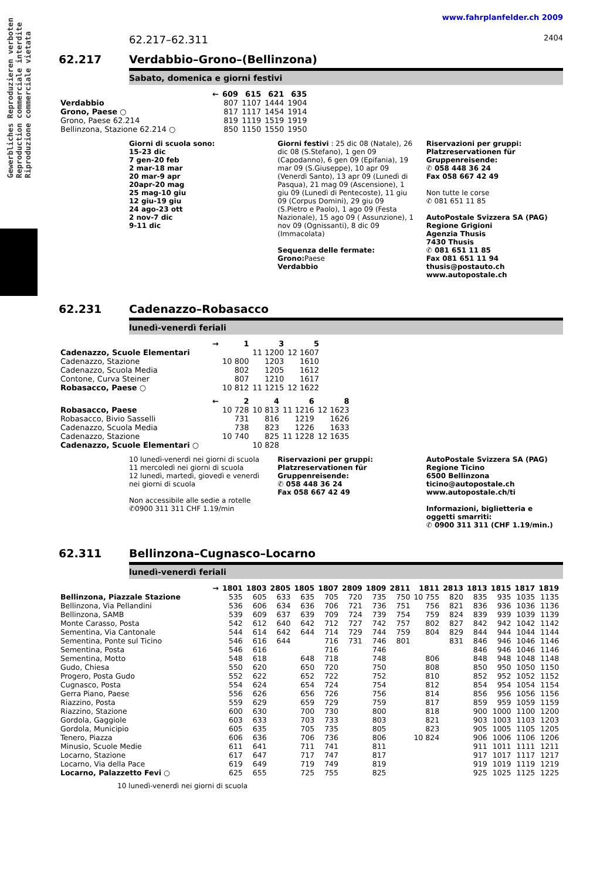Gewerbliches Reproduzieren verboten
Reproduction commerciale interdite
Riproduzione commerciale vietata
www.fahrplanfelder.ch 2009
62.217–62.311 2404
62.217 Verdabbio–Grono–(Bellinzona)
Sabato, domenica e giorni festivi
| ← | 609 | 615 | 621 | 635 |
| --- | --- | --- | --- | --- |
| Verdabbio | 807 | 1107 | 1444 | 1904 |
| Grono, Paese ○ | 817 | 1117 | 1454 | 1914 |
| Grono, Paese 62.214 | 819 | 1119 | 1519 | 1919 |
| Bellinzona, Stazione 62.214 ○ | 850 | 1150 | 1550 | 1950 |
Giorni di scuola sono:
15-23 dic
7 gen-20 feb
2 mar-18 mar
20 mar-9 apr
20apr-20 mag
25 mag-10 giu
12 giu-19 giu
24 ago-23 ott
2 nov-7 dic
9-11 dic
Giorni festivi : 25 dic 08 (Natale), 26 dic 08 (S.Stefano), 1 gen 09 (Capodanno), 6 gen 09 (Epifania), 19 mar 09 (S.Giuseppe), 10 apr 09 (Venerdì Santo), 13 apr 09 (Lunedì di Pasqua), 21 mag 09 (Ascensione), 1 giu 09 (Lunedì di Pentecoste), 11 giu 09 (Corpus Domini), 29 giu 09 (S.Pietro e Paolo), 1 ago 09 (Festa Nazionale), 15 ago 09 ( Assunzione), 1 nov 09 (Ognissanti), 8 dic 09 (Immacolata)
Sequenza delle fermate:
Grono: Paese
Verdabbio
Riservazioni per gruppi: Platzreservationen für Gruppenreisende:
✆ 058 448 36 24
Fax 058 667 42 49
Non tutte le corse
✆ 081 651 11 85
AutoPostale Svizzera SA (PAG)
Regione Grigioni
Agenzia Thusis
7430 Thusis
✆ 081 651 11 85
Fax 081 651 11 94
thusis@postauto.ch
www.autopostale.ch
62.231 Cadenazzo–Robasacco
lunedì-venerdì feriali
| → | 1 | 3 | 5 |
| --- | --- | --- | --- |
| Cadenazzo, Scuole Elementari | | 11 1200 | 12 1607 |
| Cadenazzo, Stazione | 10 800 | 1203 | 1610 |
| Cadenazzo, Scuola Media | 802 | 1205 | 1612 |
| Contone, Curva Steiner | 807 | 1210 | 1617 |
| Robasacco, Paese ○ | 10 812 | 11 1215 | 12 1622 |
| ← | 2 | 4 | 6 | 8 |
| --- | --- | --- | --- | --- |
| Robasacco, Paese | 10 728 | 10 813 | 11 1216 | 12 1623 |
| Robasacco, Bivio Sasselli | 731 | 816 | 1219 | 1626 |
| Cadenazzo, Scuola Media | 738 | 823 | 1226 | 1633 |
| Cadenazzo, Stazione | 10 740 | 825 | 11 1228 | 12 1635 |
| Cadenazzo, Scuole Elementari ○ | | 10 828 | | |
10 lunedì-venerdì nei giorni di scuola
11 mercoledì nei giorni di scuola
12 lunedì, martedì, giovedì e venerdì nei giorni di scuola
Non accessibile alle sedie a rotelle
✆0900 311 311 CHF 1.19/min
Riservazioni per gruppi: Platzreservationen für Gruppenreisende:
✆ 058 448 36 24
Fax 058 667 42 49
AutoPostale Svizzera SA (PAG)
Regione Ticino
6500 Bellinzona
ticino@autopostale.ch
www.autopostale.ch/ti
Informazioni, biglietteria e oggetti smarriti:
✆ 0900 311 311 (CHF 1.19/min.)
62.311 Bellinzona–Cugnasco–Locarno
lunedì-venerdì feriali
| → | 1801 | 1803 | 2805 | 1805 | 1807 | 2809 | 1809 | 2811 | 1811 | 2813 | 1813 | 1815 | 1817 | 1819 |
| --- | --- | --- | --- | --- | --- | --- | --- | --- | --- | --- | --- | --- | --- | --- |
| Bellinzona, Piazzale Stazione | 535 | 605 | 633 | 635 | 705 | 720 | 735 | 750 | 10 755 | 820 | 835 | 935 | 1035 | 1135 |
| Bellinzona, Via Pellandini | 536 | 606 | 634 | 636 | 706 | 721 | 736 | 751 | 756 | 821 | 836 | 936 | 1036 | 1136 |
| Bellinzona, SAMB | 539 | 609 | 637 | 639 | 709 | 724 | 739 | 754 | 759 | 824 | 839 | 939 | 1039 | 1139 |
| Monte Carasso, Posta | 542 | 612 | 640 | 642 | 712 | 727 | 742 | 757 | 802 | 827 | 842 | 942 | 1042 | 1142 |
| Sementina, Via Cantonale | 544 | 614 | 642 | 644 | 714 | 729 | 744 | 759 | 804 | 829 | 844 | 944 | 1044 | 1144 |
| Sementina, Ponte sul Ticino | 546 | 616 | 644 | | 716 | 731 | 746 | 801 | | 831 | 846 | 946 | 1046 | 1146 |
| Sementina, Posta | 546 | 616 | | | 716 | | 746 | | | | 846 | 946 | 1046 | 1146 |
| Sementina, Motto | 548 | 618 | | 648 | 718 | | 748 | | 806 | | 848 | 948 | 1048 | 1148 |
| Gudo, Chiesa | 550 | 620 | | 650 | 720 | | 750 | | 808 | | 850 | 950 | 1050 | 1150 |
| Progero, Posta Gudo | 552 | 622 | | 652 | 722 | | 752 | | 810 | | 852 | 952 | 1052 | 1152 |
| Cugnasco, Posta | 554 | 624 | | 654 | 724 | | 754 | | 812 | | 854 | 954 | 1054 | 1154 |
| Gerra Piano, Paese | 556 | 626 | | 656 | 726 | | 756 | | 814 | | 856 | 956 | 1056 | 1156 |
| Riazzino, Posta | 559 | 629 | | 659 | 729 | | 759 | | 817 | | 859 | 959 | 1059 | 1159 |
| Riazzino, Stazione | 600 | 630 | | 700 | 730 | | 800 | | 818 | | 900 | 1000 | 1100 | 1200 |
| Gordola, Gaggiole | 603 | 633 | | 703 | 733 | | 803 | | 821 | | 903 | 1003 | 1103 | 1203 |
| Gordola, Municipio | 605 | 635 | | 705 | 735 | | 805 | | 823 | | 905 | 1005 | 1105 | 1205 |
| Tenero, Piazza | 606 | 636 | | 706 | 736 | | 806 | | 10 824 | | 906 | 1006 | 1106 | 1206 |
| Minusio, Scuole Medie | 611 | 641 | | 711 | 741 | | 811 | | | | 911 | 1011 | 1111 | 1211 |
| Locarno, Stazione | 617 | 647 | | 717 | 747 | | 817 | | | | 917 | 1017 | 1117 | 1217 |
| Locarno, Via della Pace | 619 | 649 | | 719 | 749 | | 819 | | | | 919 | 1019 | 1119 | 1219 |
| Locarno, Palazzetto Fevi ○ | 625 | 655 | | 725 | 755 | | 825 | | | | 925 | 1025 | 1125 | 1225 |
10 lunedì-venerdì nei giorni di scuola